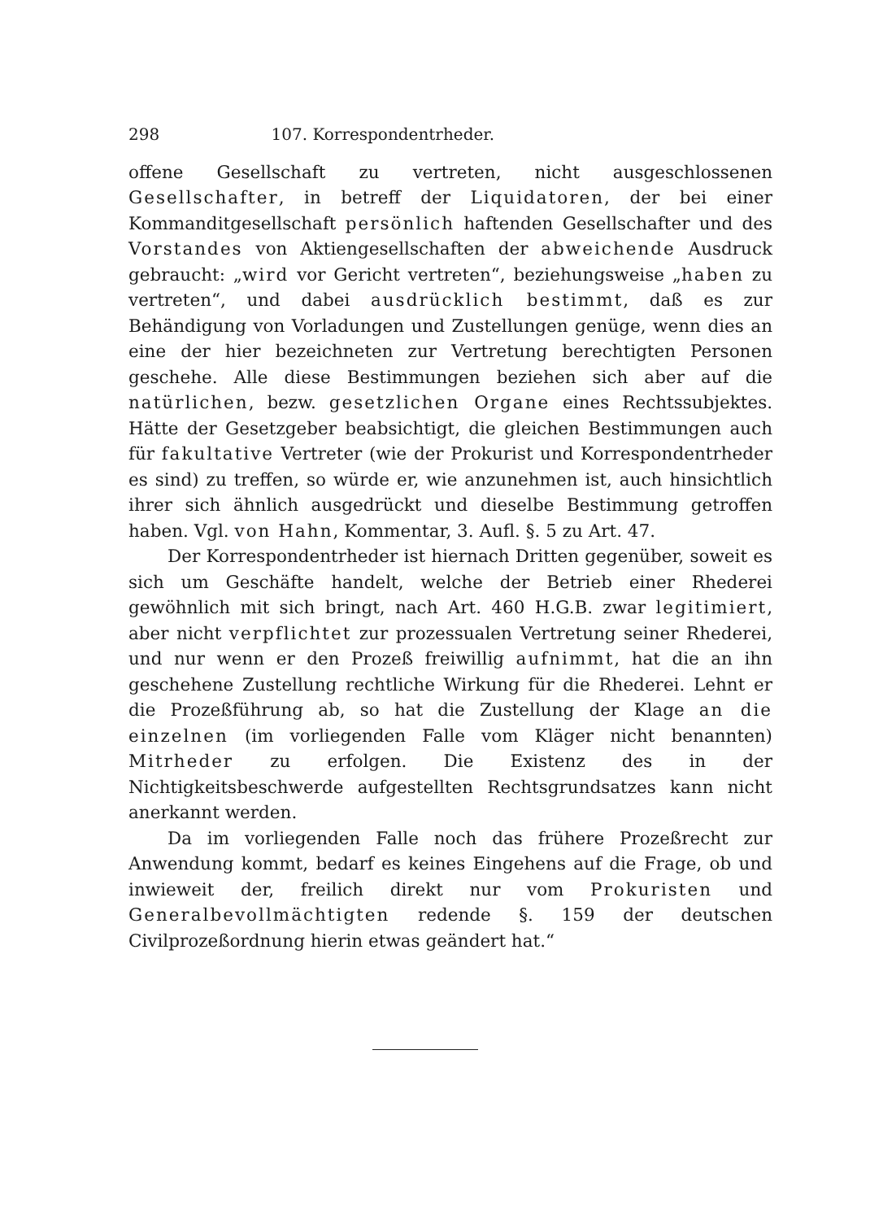298 107. Korrespondentrheder.
offene Gesellschaft zu vertreten, nicht ausgeschlossenen Gesellschafter, in betreff der Liquidatoren, der bei einer Kommanditgesellschaft persönlich haftenden Gesellschafter und des Vorstandes von Aktiengesellschaften der abweichende Ausdruck gebraucht: „wird vor Gericht vertreten“, beziehungsweise „haben zu vertreten“, und dabei ausdrücklich bestimmt, daß es zur Behändigung von Vorladungen und Zustellungen genüge, wenn dies an eine der hier bezeichneten zur Vertretung berechtigten Personen geschehe. Alle diese Bestimmungen beziehen sich aber auf die natürlichen, bezw. gesetzlichen Organe eines Rechtssubjektes. Hätte der Gesetzgeber beabsichtigt, die gleichen Bestimmungen auch für fakultative Vertreter (wie der Prokurist und Korrespondentrheder es sind) zu treffen, so würde er, wie anzunehmen ist, auch hinsichtlich ihrer sich ähnlich ausgedrückt und dieselbe Bestimmung getroffen haben. Vgl. von Hahn, Kommentar, 3. Aufl. §. 5 zu Art. 47.
Der Korrespondentrheder ist hiernach Dritten gegenüber, soweit es sich um Geschäfte handelt, welche der Betrieb einer Rhederei gewöhnlich mit sich bringt, nach Art. 460 H.G.B. zwar legitimiert, aber nicht verpflichtet zur prozessualen Vertretung seiner Rhederei, und nur wenn er den Prozeß freiwillig aufnimmt, hat die an ihn geschehene Zustellung rechtliche Wirkung für die Rhederei. Lehnt er die Prozeßführung ab, so hat die Zustellung der Klage an die einzelnen (im vorliegenden Falle vom Kläger nicht benannten) Mitrheder zu erfolgen. Die Existenz des in der Nichtigkeitsbeschwerde aufgestellten Rechtsgrundsatzes kann nicht anerkannt werden.
Da im vorliegenden Falle noch das frühere Prozeßrecht zur Anwendung kommt, bedarf es keines Eingehens auf die Frage, ob und inwieweit der, freilich direkt nur vom Prokuristen und Generalbevollmächtigten redende §. 159 der deutschen Civilprozeßordnung hierin etwas geändert hat.“